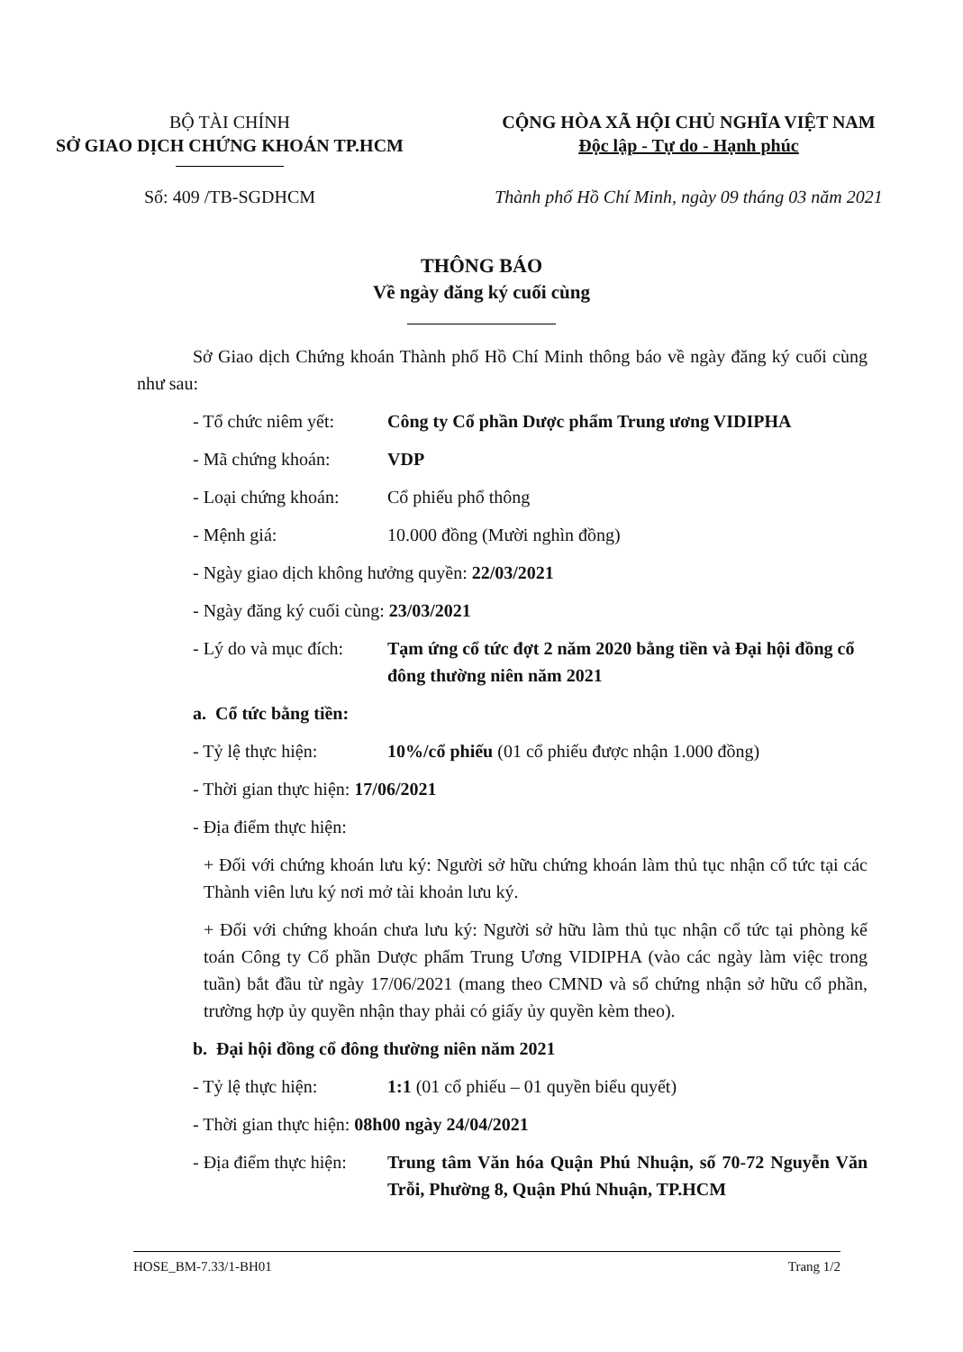BỘ TÀI CHÍNH
SỞ GIAO DỊCH CHỨNG KHOÁN TP.HCM
CỘNG HÒA XÃ HỘI CHỦ NGHĨA VIỆT NAM
Độc lập - Tự do - Hạnh phúc
Số: 409 /TB-SGDHCM Thành phố Hồ Chí Minh, ngày 09 tháng 03 năm 2021
THÔNG BÁO
Về ngày đăng ký cuối cùng
Sở Giao dịch Chứng khoán Thành phố Hồ Chí Minh thông báo về ngày đăng ký cuối cùng như sau:
- Tổ chức niêm yết: Công ty Cổ phần Dược phẩm Trung ương VIDIPHA
- Mã chứng khoán: VDP
- Loại chứng khoán: Cổ phiếu phổ thông
- Mệnh giá: 10.000 đồng (Mười nghìn đồng)
- Ngày giao dịch không hưởng quyền: 22/03/2021
- Ngày đăng ký cuối cùng: 23/03/2021
- Lý do và mục đích: Tạm ứng cổ tức đợt 2 năm 2020 bằng tiền và Đại hội đồng cổ đông thường niên năm 2021
a. Cổ tức bằng tiền:
- Tỷ lệ thực hiện: 10%/cổ phiếu (01 cổ phiếu được nhận 1.000 đồng)
- Thời gian thực hiện: 17/06/2021
- Địa điểm thực hiện:
+ Đối với chứng khoán lưu ký: Người sở hữu chứng khoán làm thủ tục nhận cổ tức tại các Thành viên lưu ký nơi mở tài khoản lưu ký.
+ Đối với chứng khoán chưa lưu ký: Người sở hữu làm thủ tục nhận cổ tức tại phòng kế toán Công ty Cổ phần Dược phẩm Trung Ương VIDIPHA (vào các ngày làm việc trong tuần) bắt đầu từ ngày 17/06/2021 (mang theo CMND và sổ chứng nhận sở hữu cổ phần, trường hợp ủy quyền nhận thay phải có giấy ủy quyền kèm theo).
b. Đại hội đồng cổ đông thường niên năm 2021
- Tỷ lệ thực hiện: 1:1 (01 cổ phiếu – 01 quyền biểu quyết)
- Thời gian thực hiện: 08h00 ngày 24/04/2021
- Địa điểm thực hiện: Trung tâm Văn hóa Quận Phú Nhuận, số 70-72 Nguyễn Văn Trỗi, Phường 8, Quận Phú Nhuận, TP.HCM
HOSE_BM-7.33/1-BH01 Trang 1/2